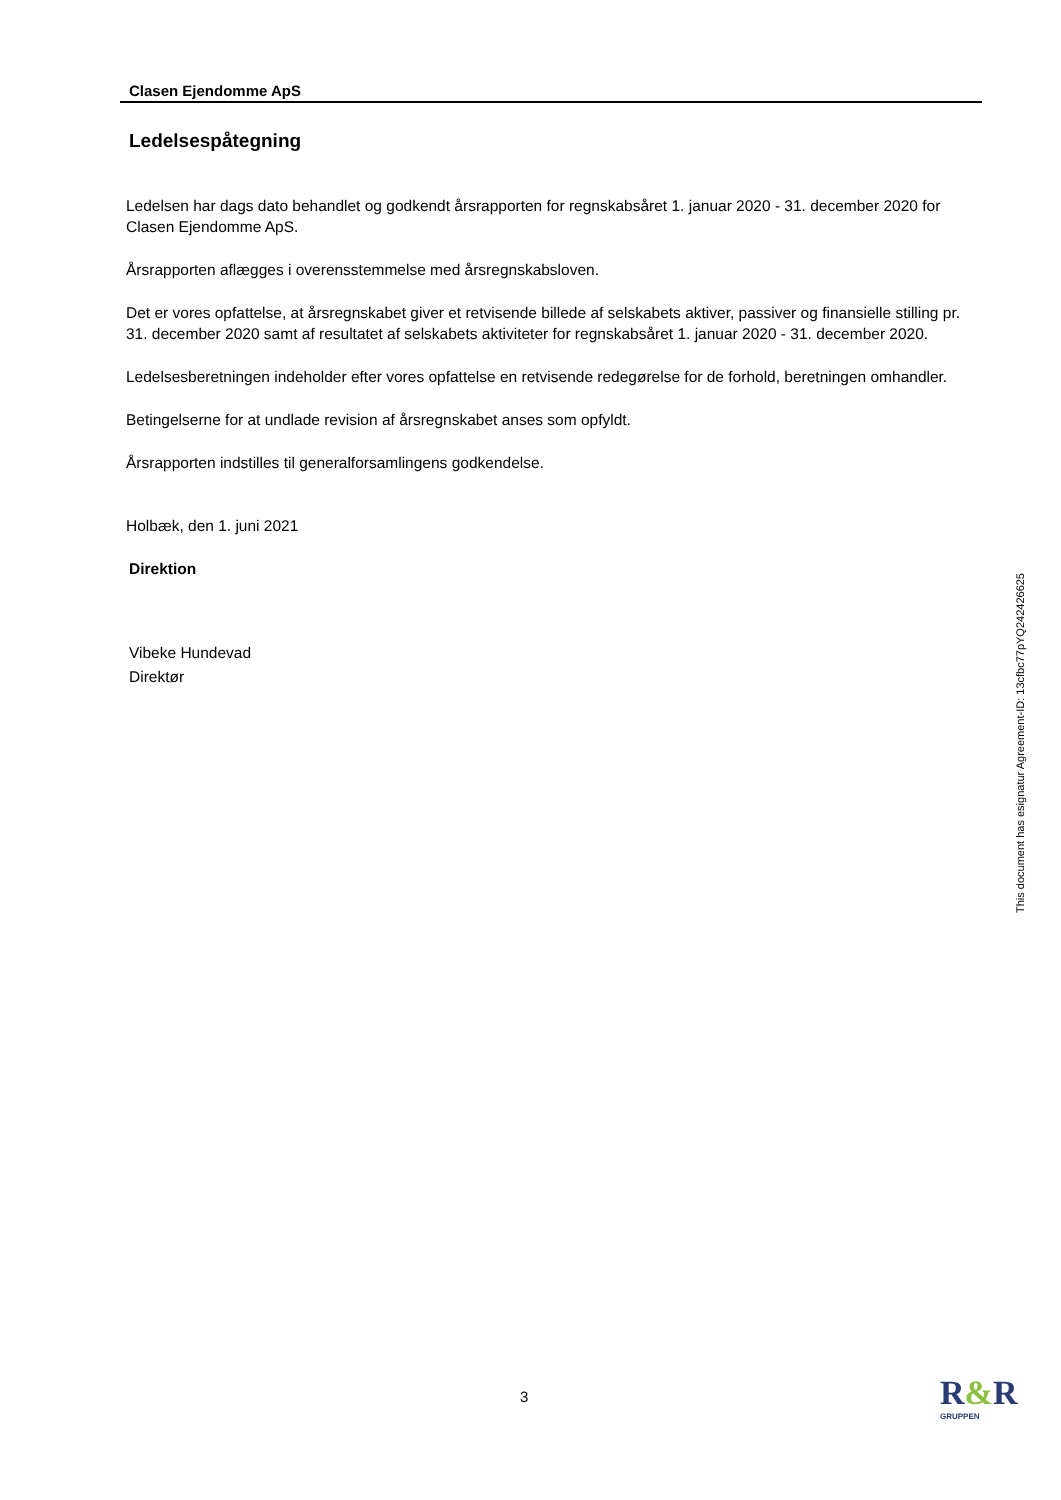Clasen Ejendomme ApS
Ledelsespåtegning
Ledelsen har dags dato behandlet og godkendt årsrapporten for regnskabsåret 1. januar 2020 - 31. december 2020 for Clasen Ejendomme ApS.
Årsrapporten aflægges i overensstemmelse med årsregnskabsloven.
Det er vores opfattelse, at årsregnskabet giver et retvisende billede af selskabets aktiver, passiver og finansielle stilling pr. 31. december 2020 samt af resultatet af selskabets aktiviteter for regnskabsåret 1. januar 2020 - 31. december 2020.
Ledelsesberetningen indeholder efter vores opfattelse en retvisende redegørelse for de forhold, beretningen omhandler.
Betingelserne for at undlade revision af årsregnskabet anses som opfyldt.
Årsrapporten indstilles til generalforsamlingens godkendelse.
Holbæk, den 1. juni 2021
Direktion
Vibeke Hundevad
Direktør
This document has esignatur Agreement-ID: 13cfbc77pYQ242426625
3 R&R
GRUPPEN